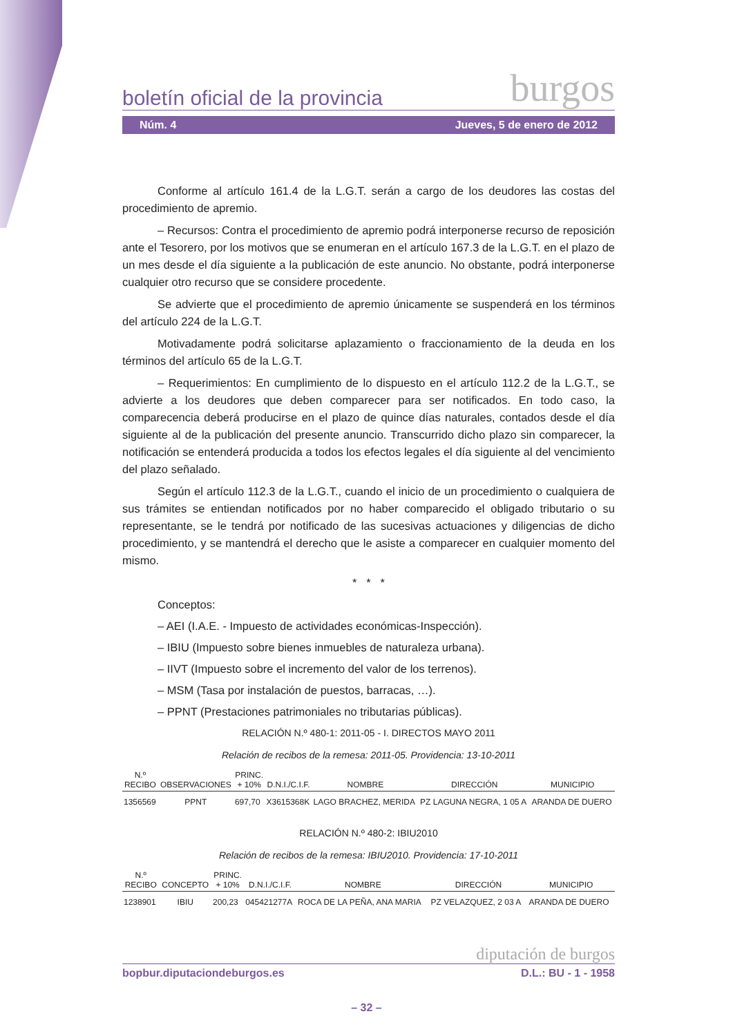boletín oficial de la provincia burgos
Núm. 4 Jueves, 5 de enero de 2012
Conforme al artículo 161.4 de la L.G.T. serán a cargo de los deudores las costas del procedimiento de apremio.
– Recursos: Contra el procedimiento de apremio podrá interponerse recurso de reposición ante el Tesorero, por los motivos que se enumeran en el artículo 167.3 de la L.G.T. en el plazo de un mes desde el día siguiente a la publicación de este anuncio. No obstante, podrá interponerse cualquier otro recurso que se considere procedente.
Se advierte que el procedimiento de apremio únicamente se suspenderá en los términos del artículo 224 de la L.G.T.
Motivadamente podrá solicitarse aplazamiento o fraccionamiento de la deuda en los términos del artículo 65 de la L.G.T.
– Requerimientos: En cumplimiento de lo dispuesto en el artículo 112.2 de la L.G.T., se advierte a los deudores que deben comparecer para ser notificados. En todo caso, la comparecencia deberá producirse en el plazo de quince días naturales, contados desde el día siguiente al de la publicación del presente anuncio. Transcurrido dicho plazo sin comparecer, la notificación se entenderá producida a todos los efectos legales el día siguiente al del vencimiento del plazo señalado.
Según el artículo 112.3 de la L.G.T., cuando el inicio de un procedimiento o cualquiera de sus trámites se entiendan notificados por no haber comparecido el obligado tributario o su representante, se le tendrá por notificado de las sucesivas actuaciones y diligencias de dicho procedimiento, y se mantendrá el derecho que le asiste a comparecer en cualquier momento del mismo.
* * *
Conceptos:
– AEI (I.A.E. - Impuesto de actividades económicas-Inspección).
– IBIU (Impuesto sobre bienes inmuebles de naturaleza urbana).
– IIVT (Impuesto sobre el incremento del valor de los terrenos).
– MSM (Tasa por instalación de puestos, barracas, …).
– PPNT (Prestaciones patrimoniales no tributarias públicas).
RELACIÓN N.º 480-1: 2011-05 - I. DIRECTOS MAYO 2011
Relación de recibos de la remesa: 2011-05. Providencia: 13-10-2011
| N.º RECIBO | OBSERVACIONES | PRINC. + 10% | D.N.I./C.I.F. | NOMBRE | DIRECCIÓN | MUNICIPIO |
| --- | --- | --- | --- | --- | --- | --- |
| 1356569 | PPNT | 697,70 | X3615368K | LAGO BRACHEZ, MERIDA | PZ LAGUNA NEGRA, 1 05 A | ARANDA DE DUERO |
RELACIÓN N.º 480-2: IBIU2010
Relación de recibos de la remesa: IBIU2010. Providencia: 17-10-2011
| N.º RECIBO | CONCEPTO | PRINC. + 10% | D.N.I./C.I.F. | NOMBRE | DIRECCIÓN | MUNICIPIO |
| --- | --- | --- | --- | --- | --- | --- |
| 1238901 | IBIU | 200,23 | 045421277A | ROCA DE LA PEÑA, ANA MARIA | PZ VELAZQUEZ, 2 03 A | ARANDA DE DUERO |
diputación de burgos
bopbur.diputaciondeburgos.es D.L.: BU - 1 - 1958
– 32 –